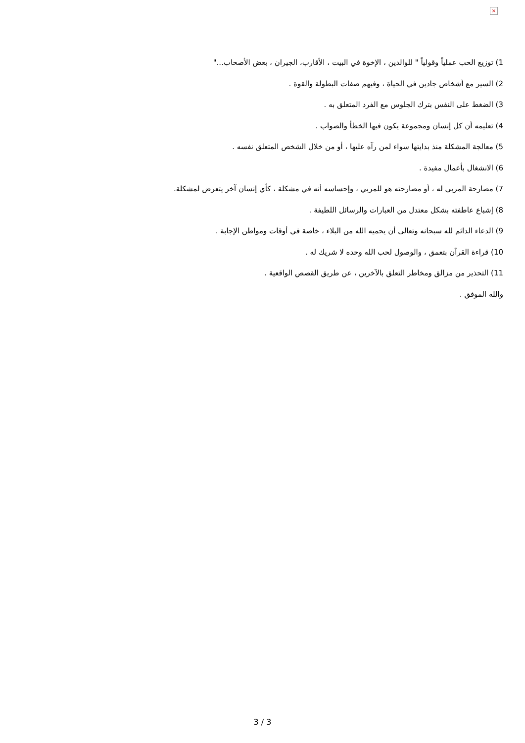×
1) توزيع الحب عملياً وقولياً " للوالدين ، الإخوة في البيت ، الأقارب، الجيران ، بعض الأصحاب..."
2) السير مع أشخاص جادين في الحياة ، وفيهم صفات البطولة والقوة .
3) الضغط على النفس بترك الجلوس مع الفرد المتعلق به .
4) تعليمه أن كل إنسان ومجموعة يكون فيها الخطأ والصواب .
5) معالجة المشكلة منذ بدايتها سواء لمن رآه عليها ، أو من خلال الشخص المتعلق نفسه .
6) الانشغال بأعمال مفيدة .
7) مصارحة المربي له ، أو مصارحته هو للمربي ، وإحساسه أنه في مشكلة ، كأي إنسان آخر يتعرض لمشكلة.
8) إشباع عاطفته بشكل معتدل من العبارات والرسائل اللطيفة .
9) الدعاء الدائم لله سبحانه وتعالى أن يحميه الله من البلاء ، خاصة في أوقات ومواطن الإجابة .
10) قراءة القرآن بتعمق ، والوصول لحب الله وحده لا شريك له .
11) التحذير من مزالق ومخاطر التعلق بالآخرين ، عن طريق القصص الواقعية .
والله الموفق .
3 / 3